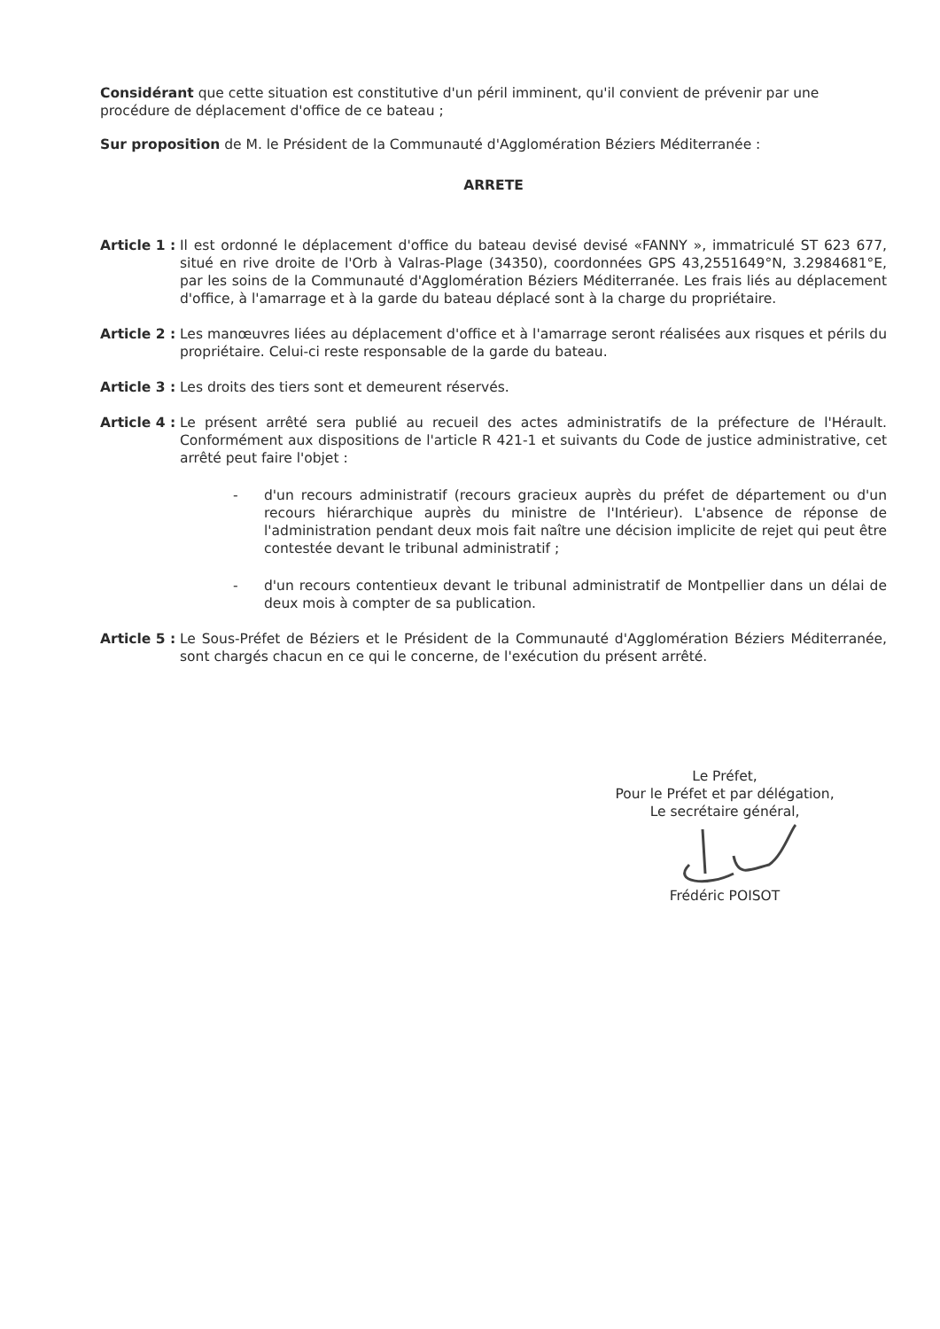Considérant que cette situation est constitutive d'un péril imminent, qu'il convient de prévenir par une procédure de déplacement d'office de ce bateau ;
Sur proposition de M. le Président de la Communauté d'Agglomération Béziers Méditerranée :
ARRETE
Article 1 : Il est ordonné le déplacement d'office du bateau devisé devisé «FANNY », immatriculé ST 623 677, situé en rive droite de l'Orb à Valras-Plage (34350), coordonnées GPS 43,2551649°N, 3.2984681°E, par les soins de la Communauté d'Agglomération Béziers Méditerranée. Les frais liés au déplacement d'office, à l'amarrage et à la garde du bateau déplacé sont à la charge du propriétaire.
Article 2 : Les manœuvres liées au déplacement d'office et à l'amarrage seront réalisées aux risques et périls du propriétaire. Celui-ci reste responsable de la garde du bateau.
Article 3 : Les droits des tiers sont et demeurent réservés.
Article 4 : Le présent arrêté sera publié au recueil des actes administratifs de la préfecture de l'Hérault. Conformément aux dispositions de l'article R 421-1 et suivants du Code de justice administrative, cet arrêté peut faire l'objet :
- d'un recours administratif (recours gracieux auprès du préfet de département ou d'un recours hiérarchique auprès du ministre de l'Intérieur). L'absence de réponse de l'administration pendant deux mois fait naître une décision implicite de rejet qui peut être contestée devant le tribunal administratif ;
- d'un recours contentieux devant le tribunal administratif de Montpellier dans un délai de deux mois à compter de sa publication.
Article 5 : Le Sous-Préfet de Béziers et le Président de la Communauté d'Agglomération Béziers Méditerranée, sont chargés chacun en ce qui le concerne, de l'exécution du présent arrêté.
Le Préfet,
Pour le Préfet et par délégation,
Le secrétaire général,
Frédéric POISOT